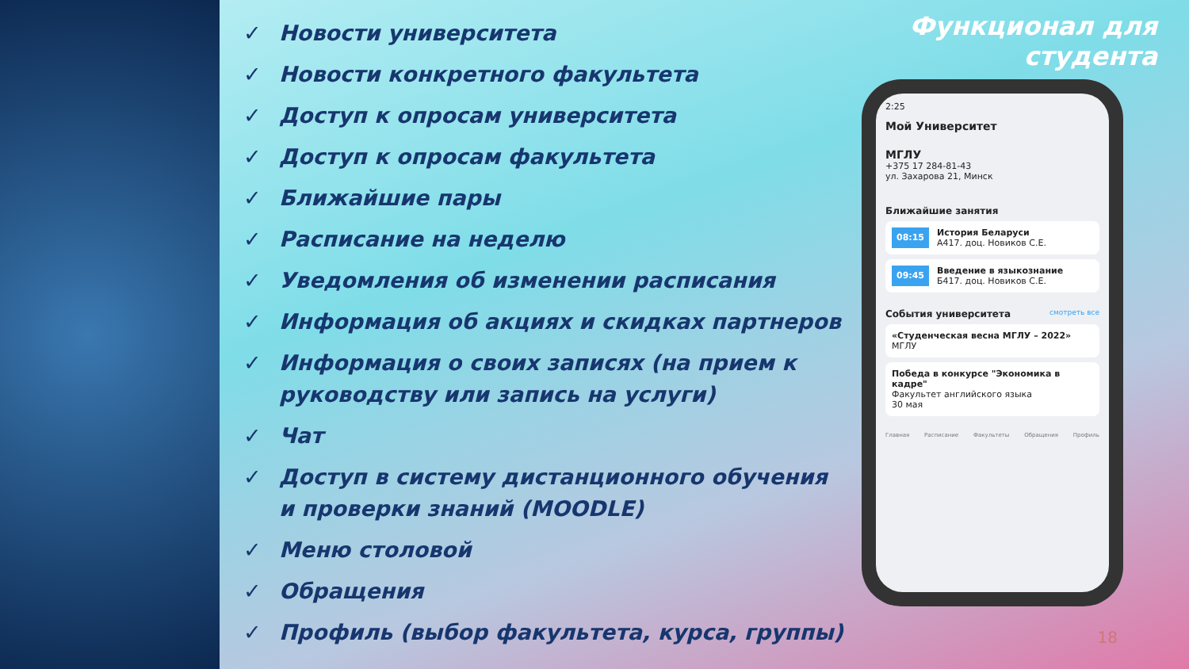✓ Новости университета
✓ Новости конкретного факультета
✓ Доступ к опросам университета
✓ Доступ к опросам факультета
✓ Ближайшие пары
✓ Расписание на неделю
✓ Уведомления об изменении расписания
✓ Информация об акциях и скидках партнеров
✓ Информация о своих записях (на прием к руководству или запись на услуги)
✓ Чат
✓ Доступ в систему дистанционного обучения и проверки знаний (MOODLE)
✓ Меню столовой
✓ Обращения
✓ Профиль (выбор факультета, курса, группы)
Функционал для студента
2:25
Мой Университет
МГЛУ
+375 17 284-81-43
ул. Захарова 21, Минск
Ближайшие занятия
08:15
История Беларуси
А417. доц. Новиков С.Е.
09:45
Введение в языкознание
Б417. доц. Новиков С.Е.
События университета смотреть все
«Студенческая весна МГЛУ – 2022»
МГЛУ
Победа в конкурсе "Экономика в кадре"
Факультет английского языка
30 мая
Главная Расписание Факультеты Обращения Профиль
18